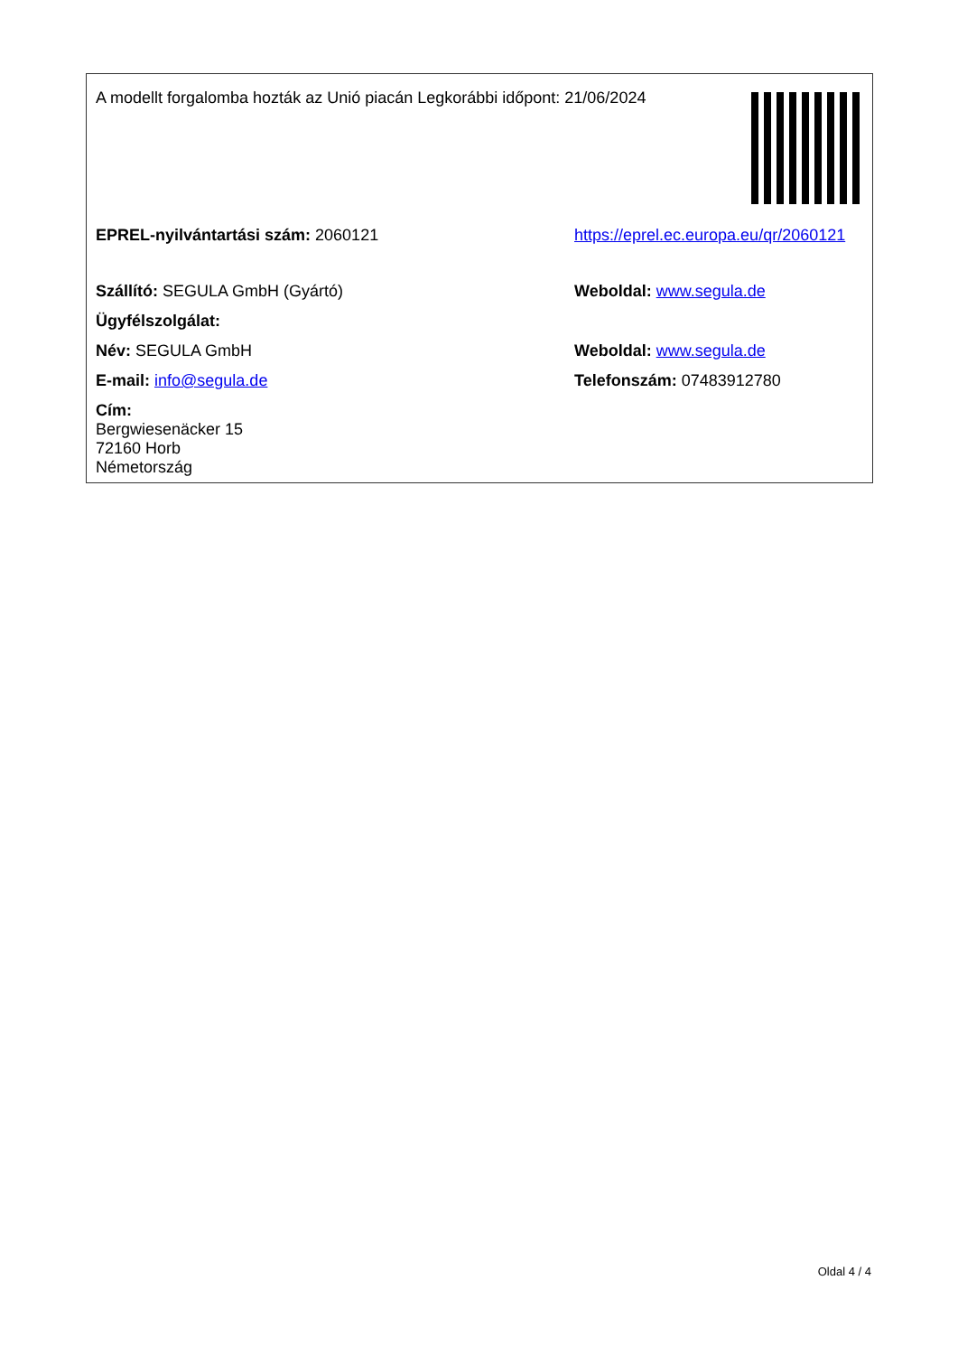| A modellt forgalomba hozták az Unió piacán Legkorábbi időpont: 21/06/2024 | | |
| EPREL-nyilvántartási szám: 2060121 | https://eprel.ec.europa.eu/qr/2060121 | |
| Szállító: SEGULA GmbH (Gyártó) | Weboldal: www.segula.de | |
| Ügyfélszolgálat: | | |
| Név: SEGULA GmbH | Weboldal: www.segula.de | |
| E-mail: info@segula.de | Telefonszám: 07483912780 | |
| Cím: Bergwiesenäcker 15 72160 Horb Németország | | |
Oldal 4 / 4